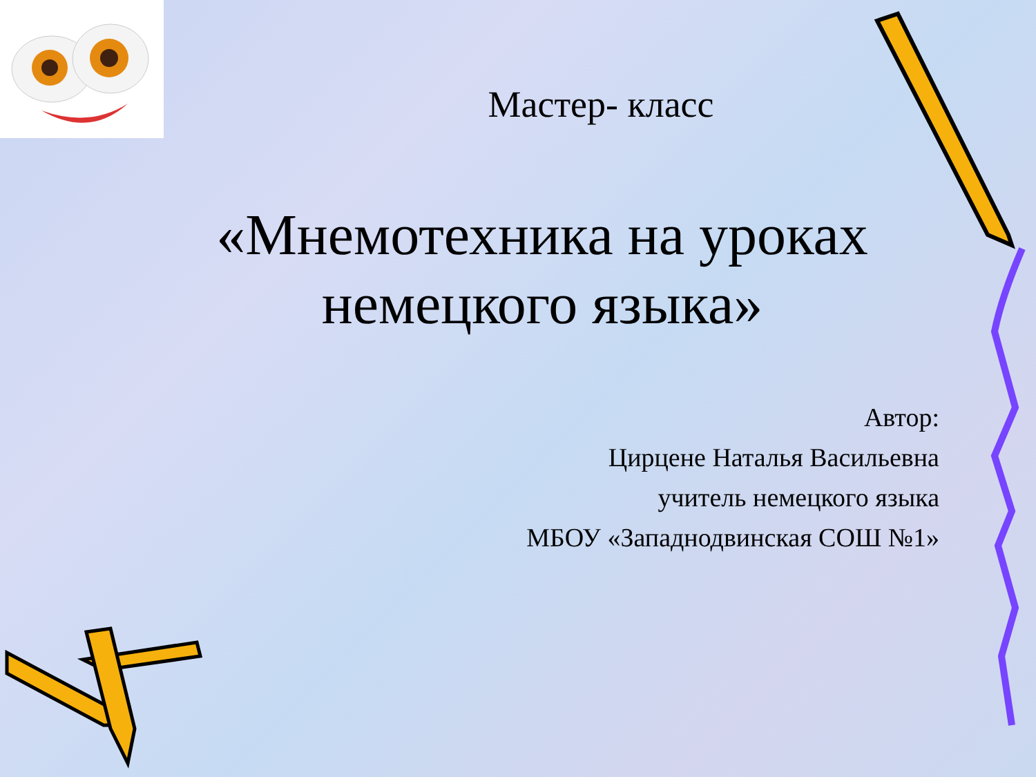Мастер- класс
«Мнемотехника на уроках немецкого языка»
Автор:
Цирцене Наталья Васильевна
учитель немецкого языка
МБОУ «Западнодвинская СОШ №1»